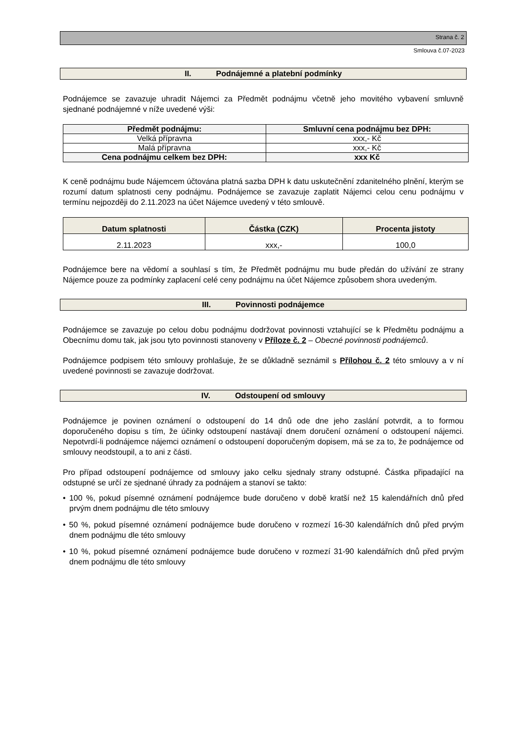Strana č. 2
Smlouva č.07-2023
II. Podnájemné a platební podmínky
Podnájemce se zavazuje uhradit Nájemci za Předmět podnájmu včetně jeho movitého vybavení smluvně sjednané podnájemné v níže uvedené výši:
| Předmět podnájmu: | Smluvní cena podnájmu bez DPH: |
| --- | --- |
| Velká přípravna | xxx,- Kč |
| Malá přípravna | xxx,- Kč |
| Cena podnájmu celkem bez DPH: | xxx Kč |
K ceně podnájmu bude Nájemcem účtována platná sazba DPH k datu uskutečnění zdanitelného plnění, kterým se rozumí datum splatnosti ceny podnájmu. Podnájemce se zavazuje zaplatit Nájemci celou cenu podnájmu v termínu nejpozději do 2.11.2023 na účet Nájemce uvedený v této smlouvě.
| Datum splatnosti | Částka (CZK) | Procenta jistoty |
| --- | --- | --- |
| 2.11.2023 | xxx,- | 100,0 |
Podnájemce bere na vědomí a souhlasí s tím, že Předmět podnájmu mu bude předán do užívání ze strany Nájemce pouze za podmínky zaplacení celé ceny podnájmu na účet Nájemce způsobem shora uvedeným.
III. Povinnosti podnájemce
Podnájemce se zavazuje po celou dobu podnájmu dodržovat povinnosti vztahující se k Předmětu podnájmu a Obecnímu domu tak, jak jsou tyto povinnosti stanoveny v Příloze č. 2 – Obecné povinnosti podnájemců.
Podnájemce podpisem této smlouvy prohlašuje, že se důkladně seznámil s Přílohou č. 2 této smlouvy a v ní uvedené povinnosti se zavazuje dodržovat.
IV. Odstoupení od smlouvy
Podnájemce je povinen oznámení o odstoupení do 14 dnů ode dne jeho zaslání potvrdit, a to formou doporučeného dopisu s tím, že účinky odstoupení nastávají dnem doručení oznámení o odstoupení nájemci. Nepotvrdí-li podnájemce nájemci oznámení o odstoupení doporučeným dopisem, má se za to, že podnájemce od smlouvy neodstoupil, a to ani z části.
Pro případ odstoupení podnájemce od smlouvy jako celku sjednaly strany odstupné. Částka připadající na odstupné se určí ze sjednané úhrady za podnájem a stanoví se takto:
• 100 %, pokud písemné oznámení podnájemce bude doručeno v době kratší než 15 kalendářních dnů před prvým dnem podnájmu dle této smlouvy
• 50 %, pokud písemné oznámení podnájemce bude doručeno v rozmezí 16-30 kalendářních dnů před prvým dnem podnájmu dle této smlouvy
• 10 %, pokud písemné oznámení podnájemce bude doručeno v rozmezí 31-90 kalendářních dnů před prvým dnem podnájmu dle této smlouvy